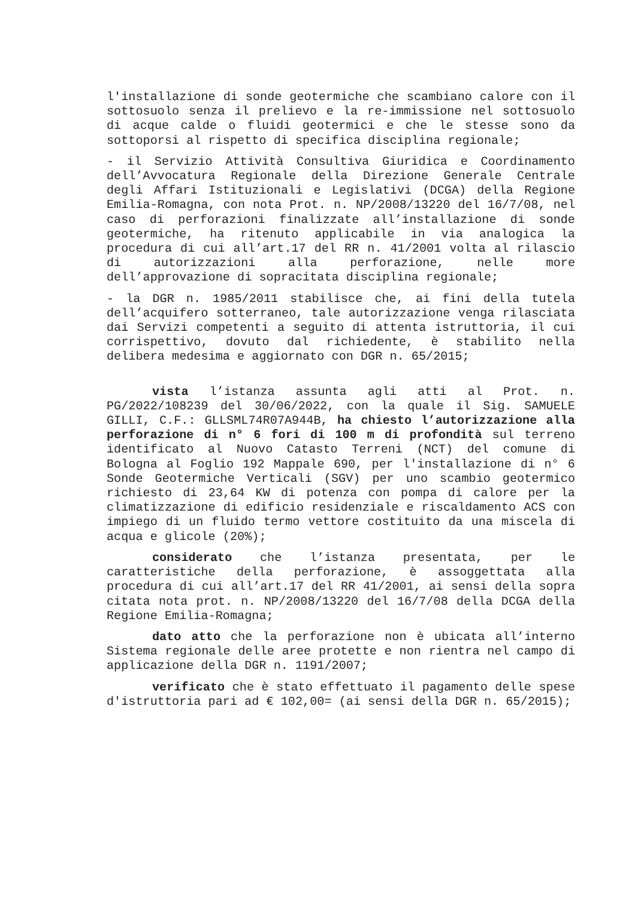l'installazione di sonde geotermiche che scambiano calore con il sottosuolo senza il prelievo e la re-immissione nel sottosuolo di acque calde o fluidi geotermici e che le stesse sono da sottoporsi al rispetto di specifica disciplina regionale;
- il Servizio Attività Consultiva Giuridica e Coordinamento dell’Avvocatura Regionale della Direzione Generale Centrale degli Affari Istituzionali e Legislativi (DCGA) della Regione Emilia-Romagna, con nota Prot. n. NP/2008/13220 del 16/7/08, nel caso di perforazioni finalizzate all’installazione di sonde geotermiche, ha ritenuto applicabile in via analogica la procedura di cui all’art.17 del RR n. 41/2001 volta al rilascio di autorizzazioni alla perforazione, nelle more dell’approvazione di sopracitata disciplina regionale;
- la DGR n. 1985/2011 stabilisce che, ai fini della tutela dell’acquifero sotterraneo, tale autorizzazione venga rilasciata dai Servizi competenti a seguito di attenta istruttoria, il cui corrispettivo, dovuto dal richiedente, è stabilito nella delibera medesima e aggiornato con DGR n. 65/2015;
vista l’istanza assunta agli atti al Prot. n. PG/2022/108239 del 30/06/2022, con la quale il Sig. SAMUELE GILLI, C.F.: GLLSML74R07A944B, ha chiesto l’autorizzazione alla perforazione di n° 6 fori di 100 m di profondità sul terreno identificato al Nuovo Catasto Terreni (NCT) del comune di Bologna al Foglio 192 Mappale 690, per l'installazione di n° 6 Sonde Geotermiche Verticali (SGV) per uno scambio geotermico richiesto di 23,64 KW di potenza con pompa di calore per la climatizzazione di edificio residenziale e riscaldamento ACS con impiego di un fluido termo vettore costituito da una miscela di acqua e glicole (20%);
considerato che l’istanza presentata, per le caratteristiche della perforazione, è assoggettata alla procedura di cui all’art.17 del RR 41/2001, ai sensi della sopra citata nota prot. n. NP/2008/13220 del 16/7/08 della DCGA della Regione Emilia-Romagna;
dato atto che la perforazione non è ubicata all’interno Sistema regionale delle aree protette e non rientra nel campo di applicazione della DGR n. 1191/2007;
verificato che è stato effettuato il pagamento delle spese d'istruttoria pari ad € 102,00= (ai sensi della DGR n. 65/2015);